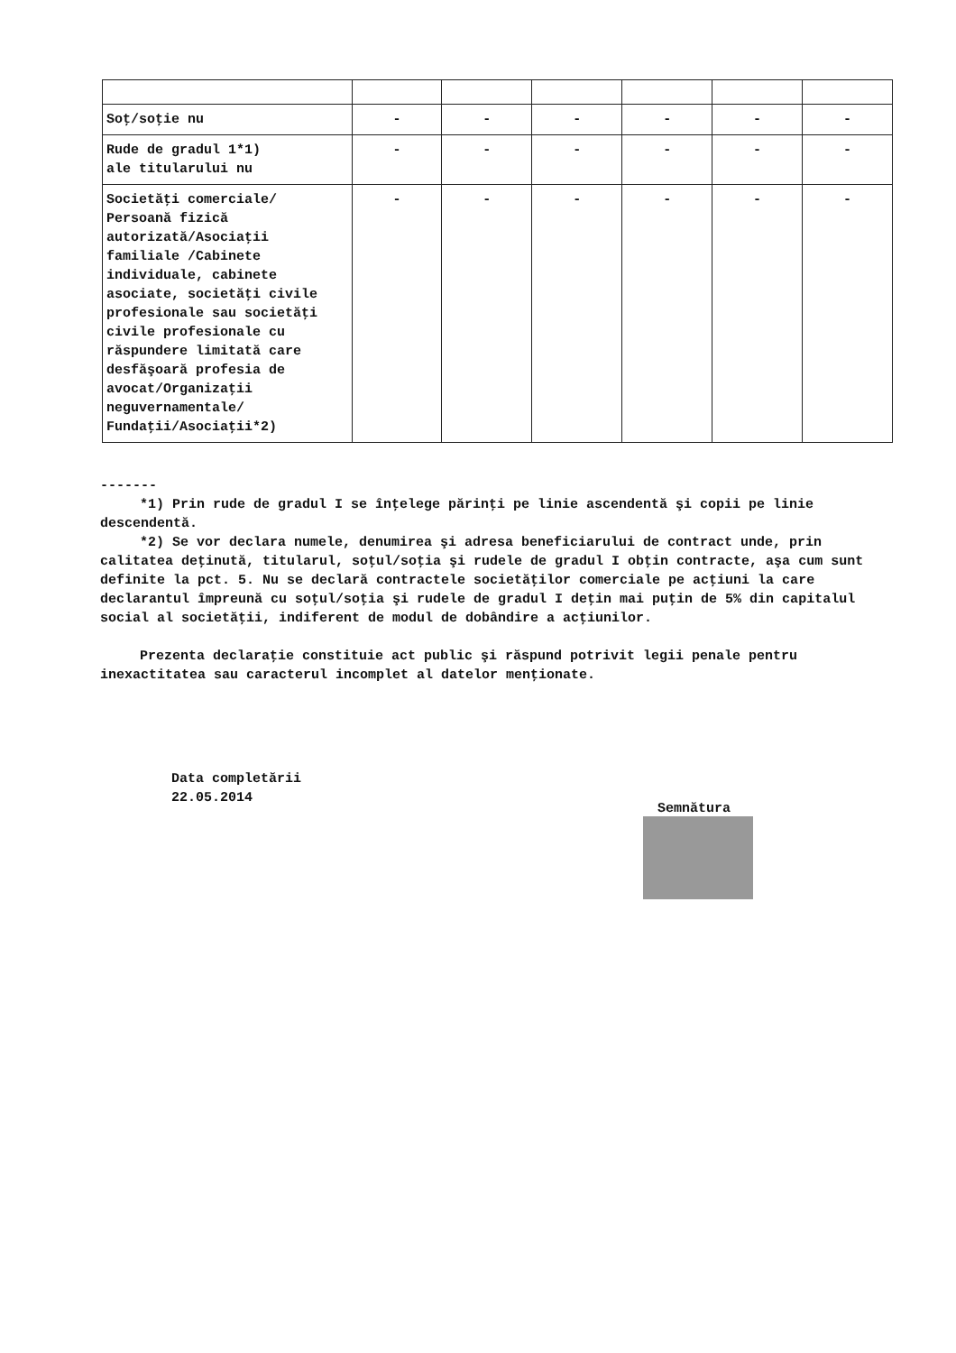| Soţ/soţie nu | - | - | - | - | - | - |
| Rude de gradul 1*1) ale titularului nu | - | - | - | - | - | - |
| Societăţi comerciale/ Persoană fizică autorizată/Asociaţii familiale /Cabinete individuale, cabinete asociate, societăţi civile profesionale sau societăţi civile profesionale cu răspundere limitată care desfăşoară profesia de avocat/Organizaţii neguvernamentale/ Fundaţii/Asociaţii*2) | - | - | - | - | - | - |
-------
*1) Prin rude de gradul I se înţelege părinţi pe linie ascendentă şi copii pe linie descendentă.
*2) Se vor declara numele, denumirea şi adresa beneficiarului de contract unde, prin calitatea deţinută, titularul, soţul/soţia şi rudele de gradul I obţin contracte, aşa cum sunt definite la pct. 5. Nu se declară contractele societăţilor comerciale pe acţiuni la care declarantul împreună cu soţul/soţia şi rudele de gradul I deţin mai puţin de 5% din capitalul social al societăţii, indiferent de modul de dobândire a acţiunilor.
Prezenta declaraţie constituie act public şi răspund potrivit legii penale pentru inexactitatea sau caracterul incomplet al datelor menţionate.
Data completării
22.05.2014
Semnătura